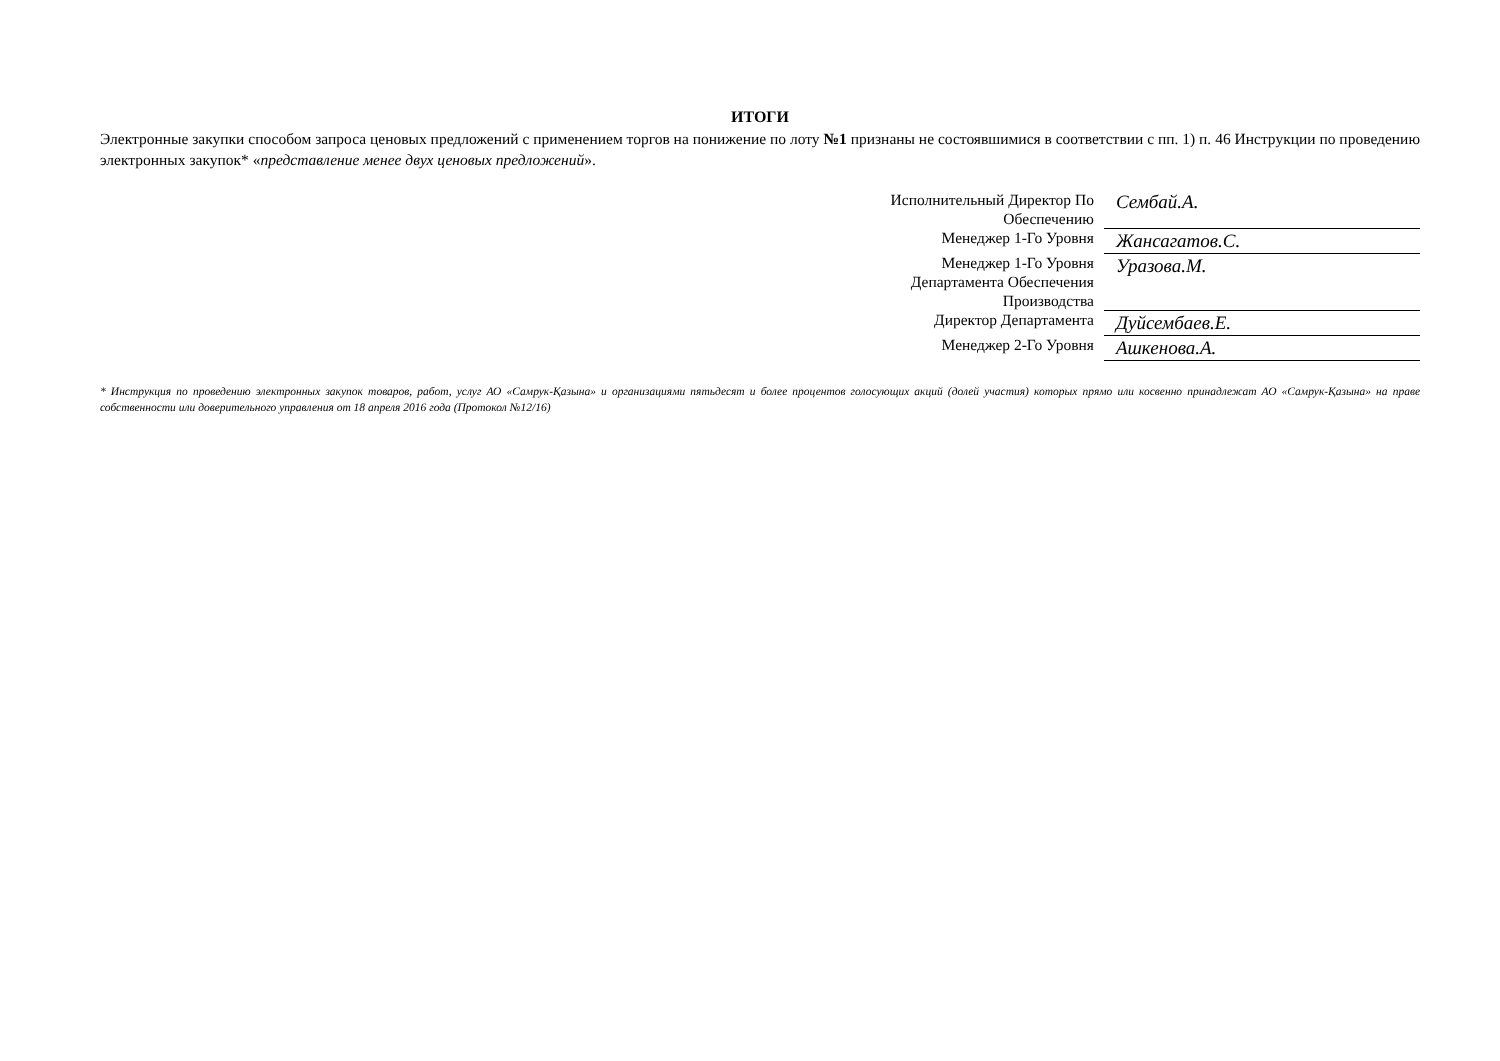ИТОГИ
Электронные закупки способом запроса ценовых предложений с применением торгов на понижение по лоту №1 признаны не состоявшимися в соответствии с пп. 1) п. 46 Инструкции по проведению электронных закупок* «представление менее двух ценовых предложений».
| Исполнительный Директор По Обеспечению | Сембай.А. |
| Менеджер 1-Го Уровня | Жансагатов.С. |
| Менеджер 1-Го Уровня Департамента Обеспечения Производства | Уразова.М. |
| Директор Департамента | Дуйсембаев.Е. |
| Менеджер 2-Го Уровня | Ашкенова.А. |
* Инструкция по проведению электронных закупок товаров, работ, услуг АО «Самрук-Қазына» и организациями пятьдесят и более процентов голосующих акций (долей участия) которых прямо или косвенно принадлежат АО «Самрук-Қазына» на праве собственности или доверительного управления от 18 апреля 2016 года (Протокол №12/16)